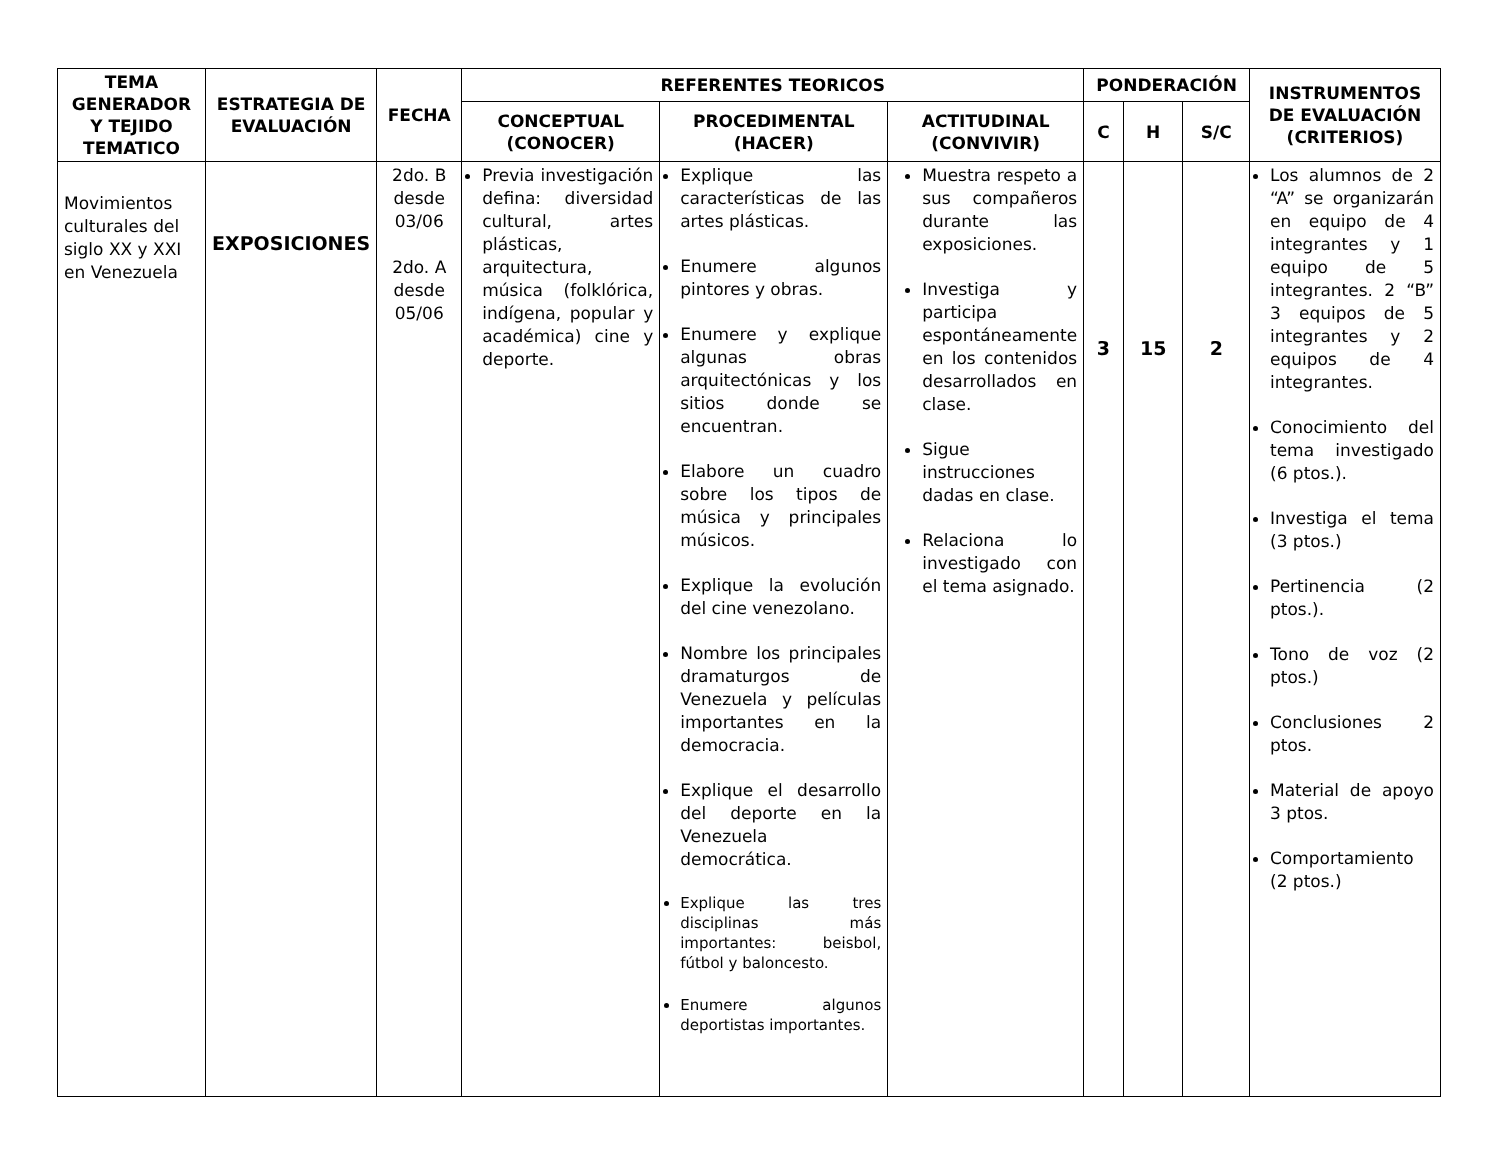| TEMA GENERADOR Y TEJIDO TEMATICO | ESTRATEGIA DE EVALUACIÓN | FECHA | REFERENTES TEORICOS | | | PONDERACIÓN | | | INSTRUMENTOS DE EVALUACIÓN (CRITERIOS) |
| --- | --- | --- | --- | --- | --- | --- | --- | --- | --- |
| | | | CONCEPTUAL (CONOCER) | PROCEDIMENTAL (HACER) | ACTITUDINAL (CONVIVIR) | C | H | S/C | |
| Movimientos culturales del siglo XX y XXI en Venezuela | EXPOSICIONES | 2do. B desde 03/06 2do. A desde 05/06 | Previa investigación defina: diversidad cultural, artes plásticas, arquitectura, música (folklórica, indígena, popular y académica) cine y deporte. | Explique las características de las artes plásticas. Enumere algunos pintores y obras. Enumere y explique algunas obras arquitectónicas y los sitios donde se encuentran. Elabore un cuadro sobre los tipos de música y principales músicos. Explique la evolución del cine venezolano. Nombre los principales dramaturgos de Venezuela y películas importantes en la democracia. Explique el desarrollo del deporte en la Venezuela democrática. Explique las tres disciplinas más importantes: beisbol, fútbol y baloncesto. Enumere algunos deportistas importantes. | Muestra respeto a sus compañeros durante las exposiciones. Investiga y participa espontáneamente en los contenidos desarrollados en clase. Sigue instrucciones dadas en clase. Relaciona lo investigado con el tema asignado. | 3 | 15 | 2 | Los alumnos de 2 “A” se organizarán en equipo de 4 integrantes y 1 equipo de 5 integrantes. 2 “B” 3 equipos de 5 integrantes y 2 equipos de 4 integrantes. Conocimiento del tema investigado (6 ptos.). Investiga el tema (3 ptos.) Pertinencia (2 ptos.). Tono de voz (2 ptos.) Conclusiones 2 ptos. Material de apoyo 3 ptos. Comportamiento (2 ptos.) |